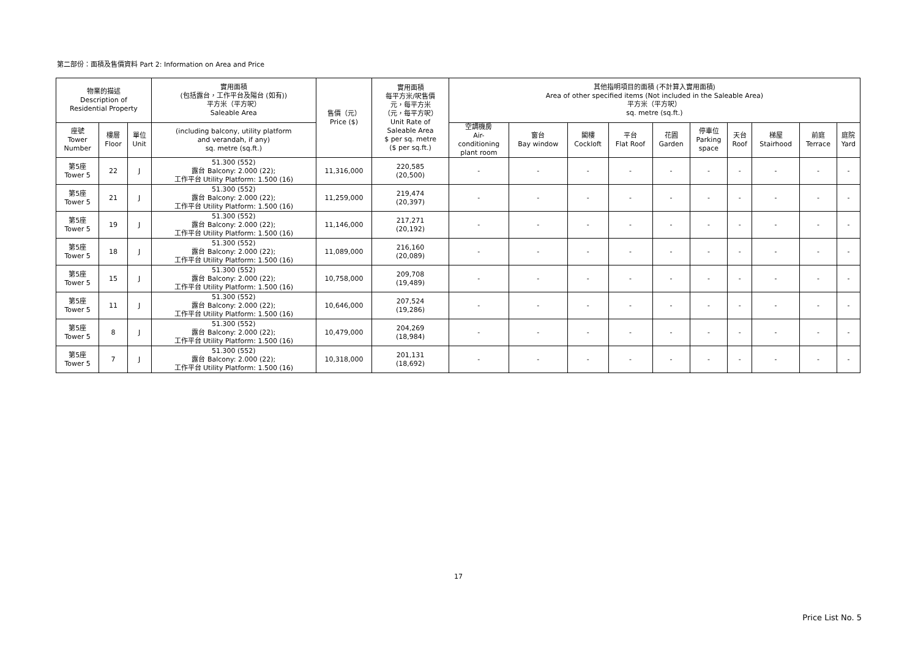第二部份：面積及售價資料 Part 2: Information on Area and Price
| 物業的描述 Description of Residential Property | | | 實用面積 (包括露台，工作平台及陽台 (如有)) 平方米（平方呎） Saleable Area | 售價（元） Price ($) | 實用面積 每平方米/呎售價 元，每平方米 （元，每平方呎） Unit Rate of Saleable Area $ per sq. metre ($ per sq.ft.) | 其他指明項目的面積 (不計算入實用面積) Area of other specified items (Not included in the Saleable Area) 平方米（平方呎） sq. metre (sq.ft.) | | | | | | | | | |
| --- | --- | --- | --- | --- | --- | --- | --- | --- | --- | --- | --- | --- | --- | --- | --- |
| 座號 Tower Number | 樓層 Floor | 單位 Unit | (including balcony, utility platform and verandah, if any) sq. metre (sq.ft.) | | | 空調機房 Air- conditioning plant room | 窗台 Bay window | 閣樓 Cockloft | 平台 Flat Roof | 花園 Garden | 停車位 Parking space | 天台 Roof | 梯屋 Stairhood | 前庭 Terrace | 庭院 Yard |
| 第5座 Tower 5 | 22 | J | 51.300 (552) 露台 Balcony: 2.000 (22); 工作平台 Utility Platform: 1.500 (16) | 11,316,000 | 220,585 (20,500) | - | - | - | - | - | - | - | - | - | - |
| 第5座 Tower 5 | 21 | J | 51.300 (552) 露台 Balcony: 2.000 (22); 工作平台 Utility Platform: 1.500 (16) | 11,259,000 | 219,474 (20,397) | - | - | - | - | - | - | - | - | - | - |
| 第5座 Tower 5 | 19 | J | 51.300 (552) 露台 Balcony: 2.000 (22); 工作平台 Utility Platform: 1.500 (16) | 11,146,000 | 217,271 (20,192) | - | - | - | - | - | - | - | - | - | - |
| 第5座 Tower 5 | 18 | J | 51.300 (552) 露台 Balcony: 2.000 (22); 工作平台 Utility Platform: 1.500 (16) | 11,089,000 | 216,160 (20,089) | - | - | - | - | - | - | - | - | - | - |
| 第5座 Tower 5 | 15 | J | 51.300 (552) 露台 Balcony: 2.000 (22); 工作平台 Utility Platform: 1.500 (16) | 10,758,000 | 209,708 (19,489) | - | - | - | - | - | - | - | - | - | - |
| 第5座 Tower 5 | 11 | J | 51.300 (552) 露台 Balcony: 2.000 (22); 工作平台 Utility Platform: 1.500 (16) | 10,646,000 | 207,524 (19,286) | - | - | - | - | - | - | - | - | - | - |
| 第5座 Tower 5 | 8 | J | 51.300 (552) 露台 Balcony: 2.000 (22); 工作平台 Utility Platform: 1.500 (16) | 10,479,000 | 204,269 (18,984) | - | - | - | - | - | - | - | - | - | - |
| 第5座 Tower 5 | 7 | J | 51.300 (552) 露台 Balcony: 2.000 (22); 工作平台 Utility Platform: 1.500 (16) | 10,318,000 | 201,131 (18,692) | - | - | - | - | - | - | - | - | - | - |
17
Price List No. 5